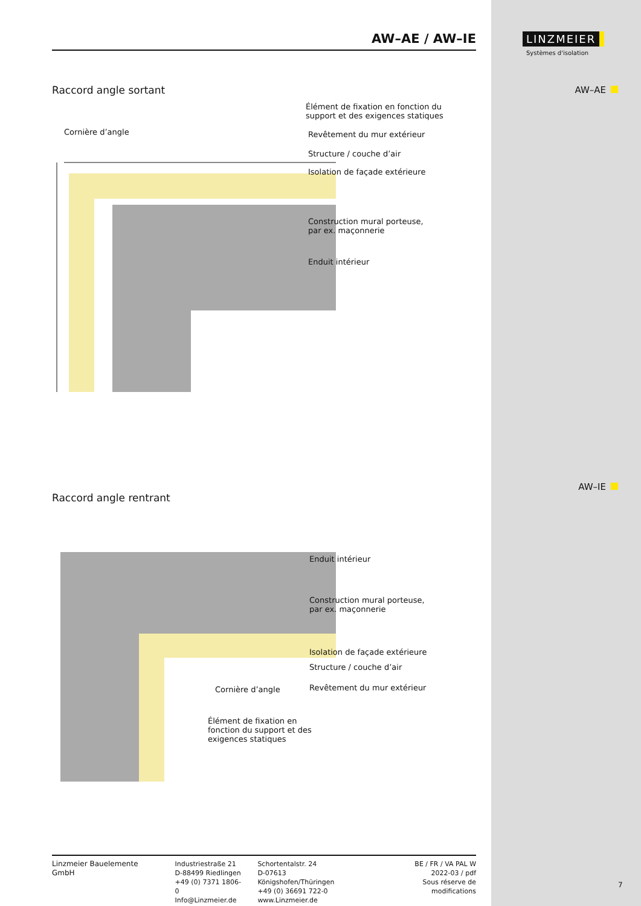AW–AE / AW–IE
Raccord angle sortant
Élément de fixation en fonction du
support et des exigences statiques
Cornière d’angle Revêtement du mur extérieur
Structure / couche d’air
Isolation de façade extérieure
Construction mural porteuse,
par ex. maçonnerie
Enduit intérieur
Raccord angle rentrant
Enduit intérieur
Construction mural porteuse,
par ex. maçonnerie
Isolation de façade extérieure
Structure / couche d’air
Cornière d’angle Revêtement du mur extérieur
Élément de fixation en
fonction du support et des
exigences statiques
LINZMEIER
Systèmes d'isolation
AW–AE
AW–IE
7
Linzmeier Bauelemente GmbH Industriestraße 21
D-88499 Riedlingen
+49 (0) 7371 1806-0
Info@Linzmeier.de
Schortentalstr. 24
D-07613 Königshofen/Thüringen
+49 (0) 36691 722-0
www.Linzmeier.de
BE / FR / VA PAL W
2022-03 / pdf
Sous réserve de modifications